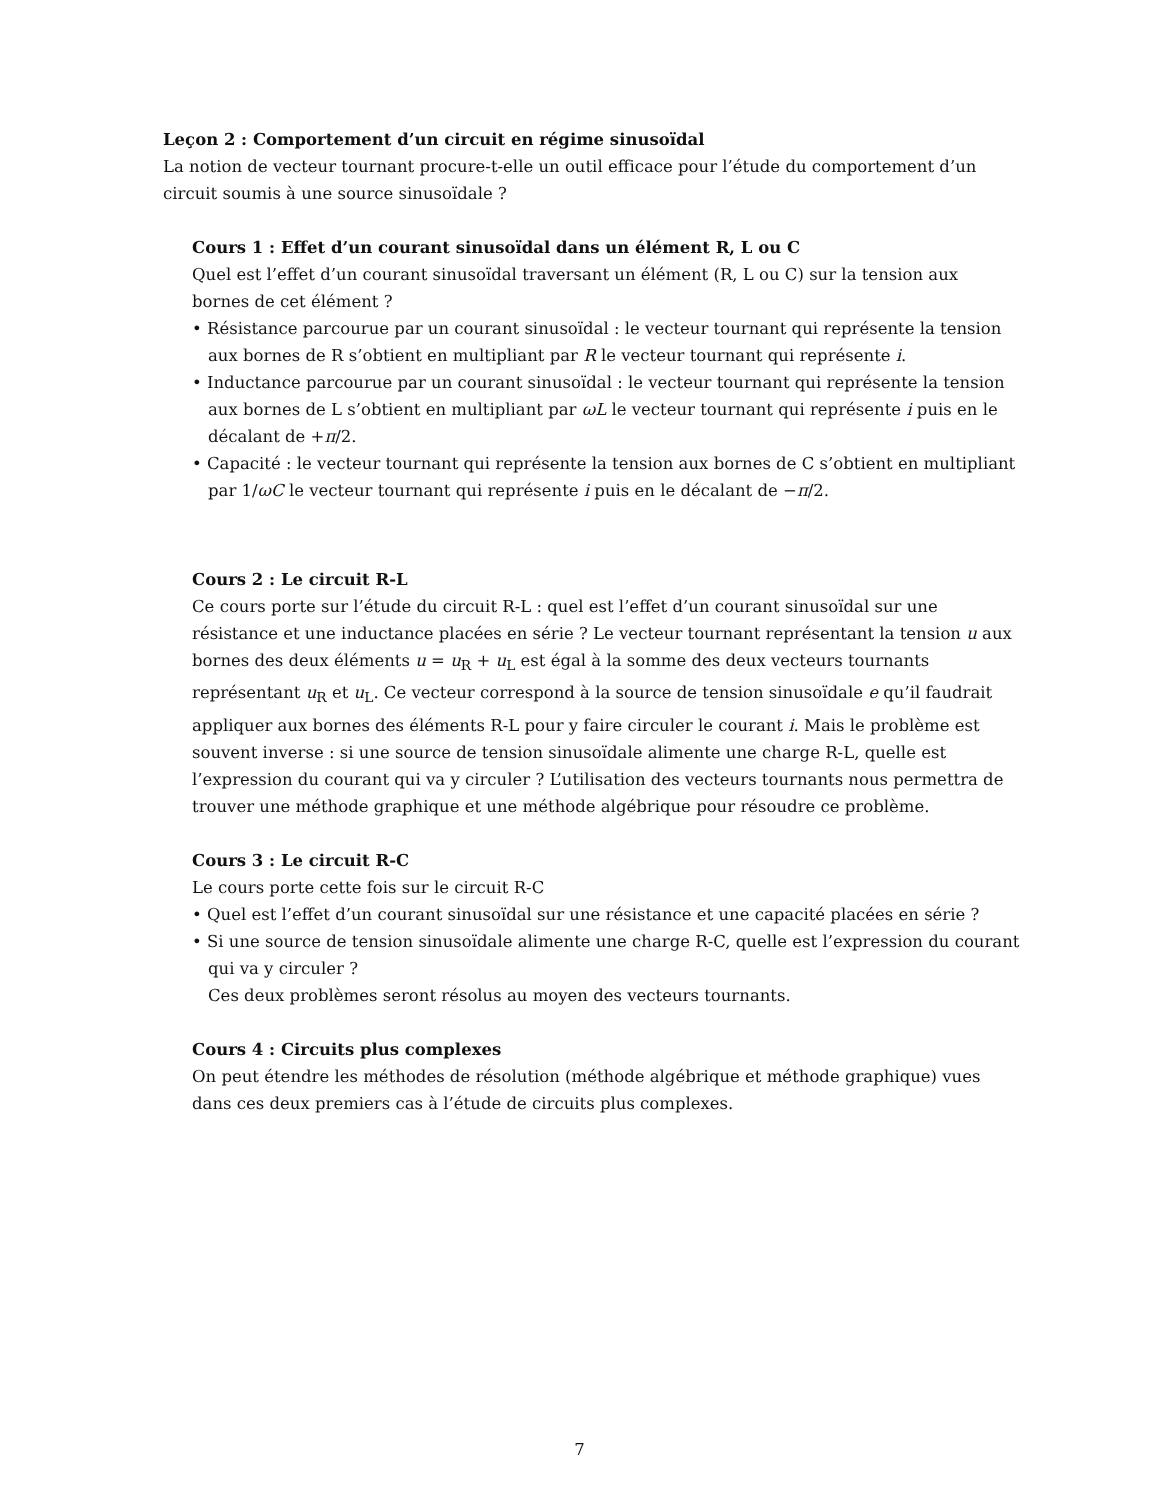Leçon 2 : Comportement d’un circuit en régime sinusoïdal
La notion de vecteur tournant procure-t-elle un outil efficace pour l’étude du comportement d’un circuit soumis à une source sinusoïdale ?
Cours 1 : Effet d’un courant sinusoïdal dans un élément R, L ou C
Quel est l’effet d’un courant sinusoïdal traversant un élément (R, L ou C) sur la tension aux
bornes de cet élément ?
• Résistance parcourue par un courant sinusoïdal : le vecteur tournant qui représente la tension aux bornes de R s’obtient en multipliant par R le vecteur tournant qui représente i.
• Inductance parcourue par un courant sinusoïdal : le vecteur tournant qui représente la tension aux bornes de L s’obtient en multipliant par ωL le vecteur tournant qui représente i puis en le décalant de +π/2.
• Capacité : le vecteur tournant qui représente la tension aux bornes de C s’obtient en multipliant par 1/ωC le vecteur tournant qui représente i puis en le décalant de −π/2.
Cours 2 : Le circuit R-L
Ce cours porte sur l’étude du circuit R-L : quel est l’effet d’un courant sinusoïdal sur une résistance et une inductance placées en série ? Le vecteur tournant représentant la tension u aux bornes des deux éléments u = u<sub>R</sub> + u<sub>L</sub> est égal à la somme des deux vecteurs tournants représentant u<sub>R</sub> et u<sub>L</sub>. Ce vecteur correspond à la source de tension sinusoïdale e qu’il faudrait appliquer aux bornes des éléments R-L pour y faire circuler le courant i. Mais le problème est souvent inverse : si une source de tension sinusoïdale alimente une charge R-L, quelle est l’expression du courant qui va y circuler ? L’utilisation des vecteurs tournants nous permettra de trouver une méthode graphique et une méthode algébrique pour résoudre ce problème.
Cours 3 : Le circuit R-C
Le cours porte cette fois sur le circuit R-C
• Quel est l’effet d’un courant sinusoïdal sur une résistance et une capacité placées en série ?
• Si une source de tension sinusoïdale alimente une charge R-C, quelle est l’expression du courant qui va y circuler ?
Ces deux problèmes seront résolus au moyen des vecteurs tournants.
Cours 4 : Circuits plus complexes
On peut étendre les méthodes de résolution (méthode algébrique et méthode graphique) vues dans ces deux premiers cas à l’étude de circuits plus complexes.
7